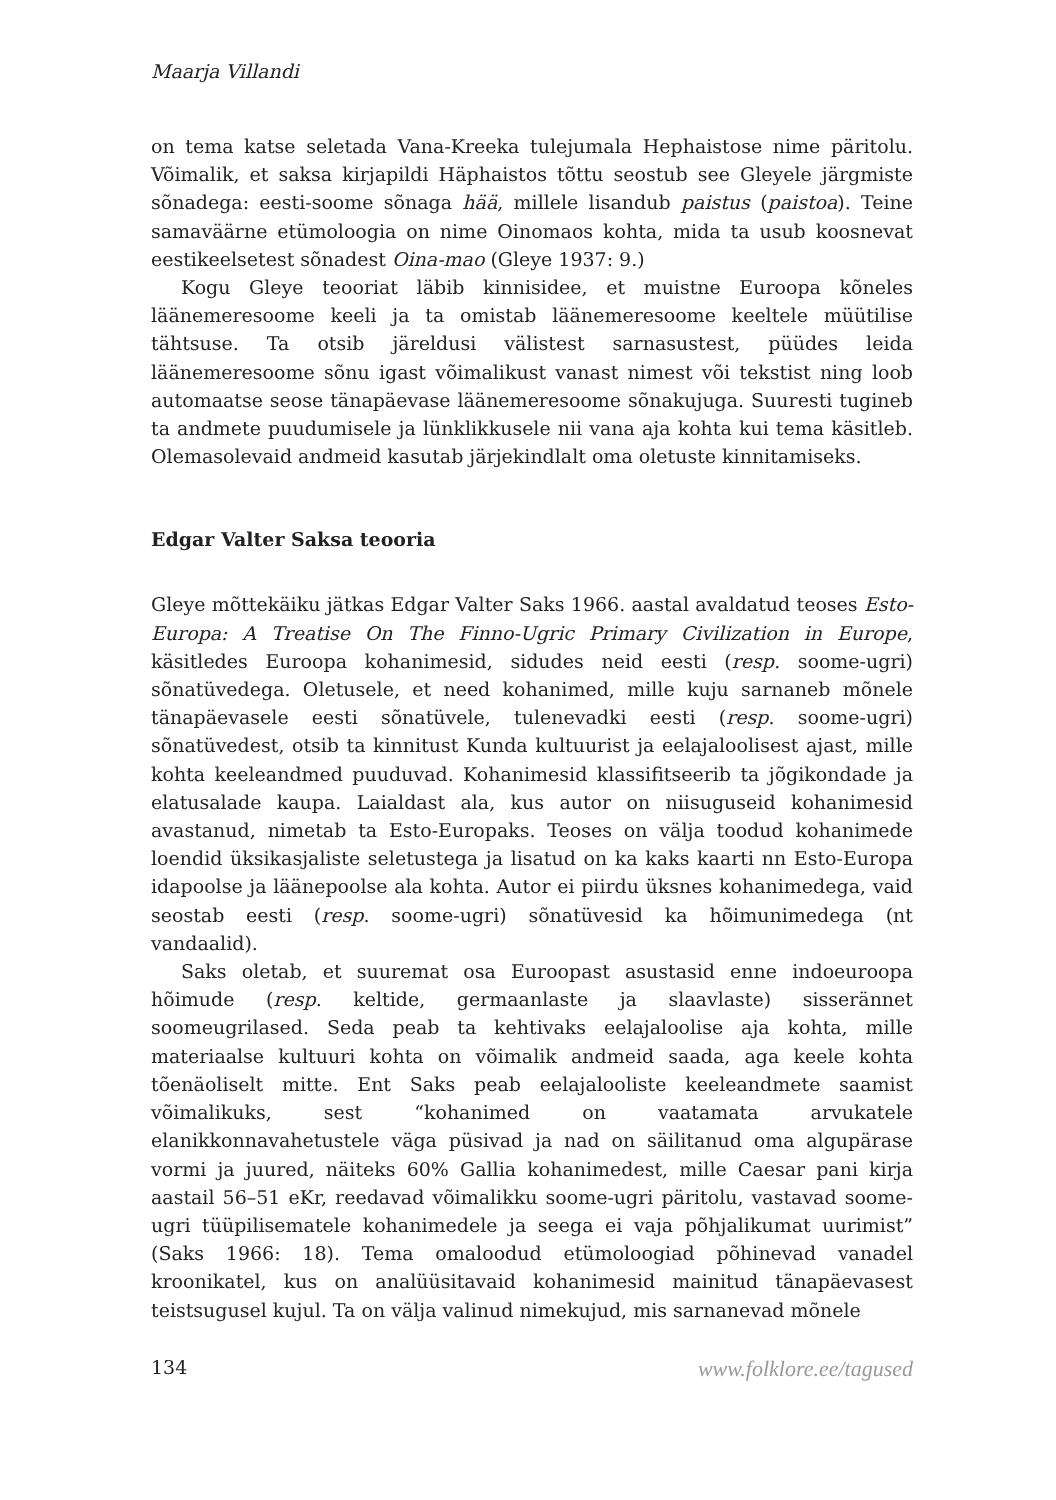Maarja Villandi
on tema katse seletada Vana-Kreeka tulejumala Hephaistose nime päritolu. Võimalik, et saksa kirjapildi Häphaistos tõttu seostub see Gleyele järgmiste sõnadega: eesti-soome sõnaga hää, millele lisandub paistus (paistoa). Teine samaväärne etümoloogia on nime Oinomaos kohta, mida ta usub koosnevat eestikeelsetest sõnadest Oina-mao (Gleye 1937: 9.)
Kogu Gleye teooriat läbib kinnisidee, et muistne Euroopa kõneles läänemeresoome keeli ja ta omistab läänemeresoome keeltele müütilise tähtsuse. Ta otsib järeldusi välistest sarnasustest, püüdes leida läänemeresoome sõnu igast võimalikust vanast nimest või tekstist ning loob automaatse seose tänapäevase läänemeresoome sõnakujuga. Suuresti tugineb ta andmete puudumisele ja lünklikkusele nii vana aja kohta kui tema käsitleb. Olemasolevaid andmeid kasutab järjekindlalt oma oletuste kinnitamiseks.
Edgar Valter Saksa teooria
Gleye mõttekäiku jätkas Edgar Valter Saks 1966. aastal avaldatud teoses Esto-Europa: A Treatise On The Finno-Ugric Primary Civilization in Europe, käsitledes Euroopa kohanimesid, sidudes neid eesti (resp. soome-ugri) sõnatüvedega. Oletusele, et need kohanimed, mille kuju sarnaneb mõnele tänapäevasele eesti sõnatüvele, tulenevadki eesti (resp. soome-ugri) sõnatüvedest, otsib ta kinnitust Kunda kultuurist ja eelajaloolisest ajast, mille kohta keeleandmed puuduvad. Kohanimesid klassifitseerib ta jõgikondade ja elatusalade kaupa. Laialdast ala, kus autor on niisuguseid kohanimesid avastanud, nimetab ta Esto-Europaks. Teoses on välja toodud kohanimede loendid üksikasjaliste seletustega ja lisatud on ka kaks kaarti nn Esto-Europa idapoolse ja läänepoolse ala kohta. Autor ei piirdu üksnes kohanimedega, vaid seostab eesti (resp. soome-ugri) sõnatüvesid ka hõimunimedega (nt vandaalid).
Saks oletab, et suuremat osa Euroopast asustasid enne indoeuroopa hõimude (resp. keltide, germaanlaste ja slaavlaste) sisserännet soomeugrilased. Seda peab ta kehtivaks eelajaloolise aja kohta, mille materiaalse kultuuri kohta on võimalik andmeid saada, aga keele kohta tõenäoliselt mitte. Ent Saks peab eelajalooliste keeleandmete saamist võimalikuks, sest “kohanimed on vaatamata arvukatele elanikkonnavahetustele väga püsivad ja nad on säilitanud oma algupärase vormi ja juured, näiteks 60% Gallia kohanimedest, mille Caesar pani kirja aastail 56–51 eKr, reedavad võimalikku soome-ugri päritolu, vastavad soome-ugri tüüpilisematele kohanimedele ja seega ei vaja põhjalikumat uurimist” (Saks 1966: 18). Tema omaloodud etümoloogiad põhinevad vanadel kroonikatel, kus on analüüsitavaid kohanimesid mainitud tänapäevasest teistsugusel kujul. Ta on välja valinud nimekujud, mis sarnanevad mõnele
134 www.folklore.ee/tagused